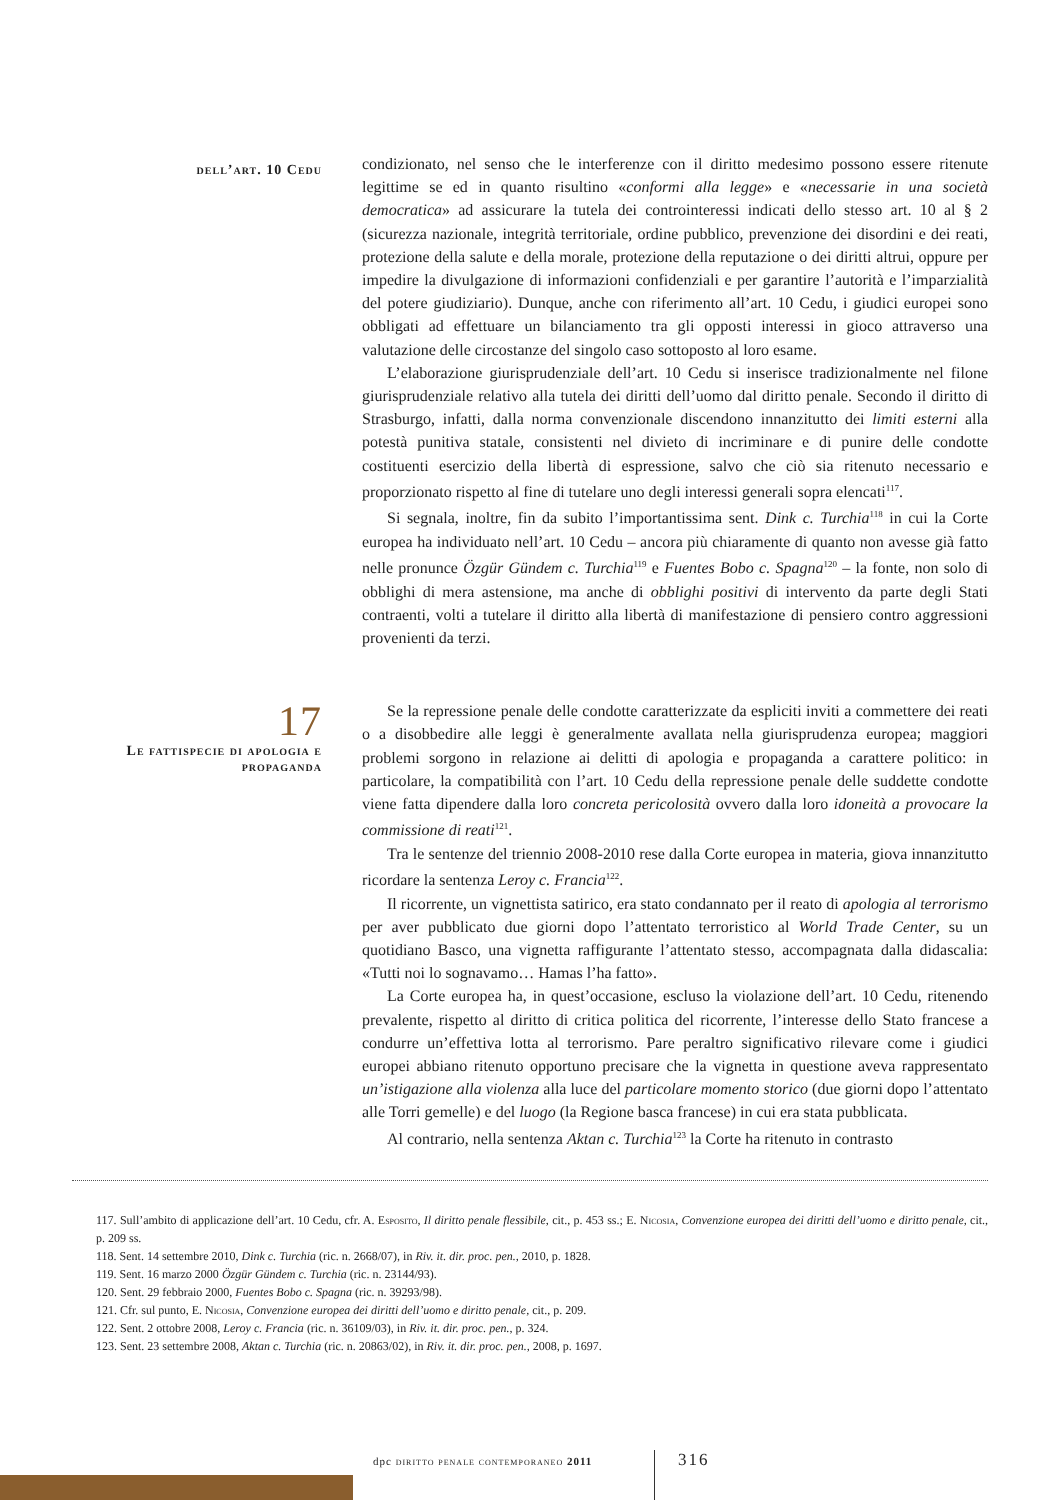dell’art. 10 Cedu
condizionato, nel senso che le interferenze con il diritto medesimo possono essere ritenute legittime se ed in quanto risultino «conformi alla legge» e «necessarie in una società democratica» ad assicurare la tutela dei controinteressi indicati dello stesso art. 10 al § 2 (sicurezza nazionale, integrità territoriale, ordine pubblico, prevenzione dei disordini e dei reati, protezione della salute e della morale, protezione della reputazione o dei diritti altrui, oppure per impedire la divulgazione di informazioni confidenziali e per garantire l’autorità e l’imparzialità del potere giudiziario). Dunque, anche con riferimento all’art. 10 Cedu, i giudici europei sono obbligati ad effettuare un bilanciamento tra gli opposti interessi in gioco attraverso una valutazione delle circostanze del singolo caso sottoposto al loro esame.
L’elaborazione giurisprudenziale dell’art. 10 Cedu si inserisce tradizionalmente nel filone giurisprudenziale relativo alla tutela dei diritti dell’uomo dal diritto penale. Secondo il diritto di Strasburgo, infatti, dalla norma convenzionale discendono innanzitutto dei limiti esterni alla potestà punitiva statale, consistenti nel divieto di incriminare e di punire delle condotte costituenti esercizio della libertà di espressione, salvo che ciò sia ritenuto necessario e proporzionato rispetto al fine di tutelare uno degli interessi generali sopra elencati<sup>117</sup>.
Si segnala, inoltre, fin da subito l’importantissima sent. Dink c. Turchia<sup>118</sup> in cui la Corte europea ha individuato nell’art. 10 Cedu – ancora più chiaramente di quanto non avesse già fatto nelle pronunce Özgür Gündem c. Turchia<sup>119</sup> e Fuentes Bobo c. Spagna<sup>120</sup> – la fonte, non solo di obblighi di mera astensione, ma anche di obblighi positivi di intervento da parte degli Stati contraenti, volti a tutelare il diritto alla libertà di manifestazione di pensiero contro aggressioni provenienti da terzi.
17
Le fattispecie di apologia e propaganda
Se la repressione penale delle condotte caratterizzate da espliciti inviti a commettere dei reati o a disobbedire alle leggi è generalmente avallata nella giurisprudenza europea; maggiori problemi sorgono in relazione ai delitti di apologia e propaganda a carattere politico: in particolare, la compatibilità con l’art. 10 Cedu della repressione penale delle suddette condotte viene fatta dipendere dalla loro concreta pericolosità ovvero dalla loro idoneità a provocare la commissione di reati<sup>121</sup>.
Tra le sentenze del triennio 2008-2010 rese dalla Corte europea in materia, giova innanzitutto ricordare la sentenza Leroy c. Francia<sup>122</sup>.
Il ricorrente, un vignettista satirico, era stato condannato per il reato di apologia al terrorismo per aver pubblicato due giorni dopo l’attentato terroristico al World Trade Center, su un quotidiano Basco, una vignetta raffigurante l’attentato stesso, accompagnata dalla didascalia: «Tutti noi lo sognavamo… Hamas l’ha fatto».
La Corte europea ha, in quest’occasione, escluso la violazione dell’art. 10 Cedu, ritenendo prevalente, rispetto al diritto di critica politica del ricorrente, l’interesse dello Stato francese a condurre un’effettiva lotta al terrorismo. Pare peraltro significativo rilevare come i giudici europei abbiano ritenuto opportuno precisare che la vignetta in questione aveva rappresentato un’istigazione alla violenza alla luce del particolare momento storico (due giorni dopo l’attentato alle Torri gemelle) e del luogo (la Regione basca francese) in cui era stata pubblicata.
Al contrario, nella sentenza Aktan c. Turchia<sup>123</sup> la Corte ha ritenuto in contrasto
117. Sull’ambito di applicazione dell’art. 10 Cedu, cfr. A. Esposito, Il diritto penale flessibile, cit., p. 453 ss.; E. Nicosia, Convenzione europea dei diritti dell’uomo e diritto penale, cit., p. 209 ss.
118. Sent. 14 settembre 2010, Dink c. Turchia (ric. n. 2668/07), in Riv. it. dir. proc. pen., 2010, p. 1828.
119. Sent. 16 marzo 2000 Özgür Gündem c. Turchia (ric. n. 23144/93).
120. Sent. 29 febbraio 2000, Fuentes Bobo c. Spagna (ric. n. 39293/98).
121. Cfr. sul punto, E. Nicosia, Convenzione europea dei diritti dell’uomo e diritto penale, cit., p. 209.
122. Sent. 2 ottobre 2008, Leroy c. Francia (ric. n. 36109/03), in Riv. it. dir. proc. pen., p. 324.
123. Sent. 23 settembre 2008, Aktan c. Turchia (ric. n. 20863/02), in Riv. it. dir. proc. pen., 2008, p. 1697.
dpc diritto penale contemporaneo 2011
316